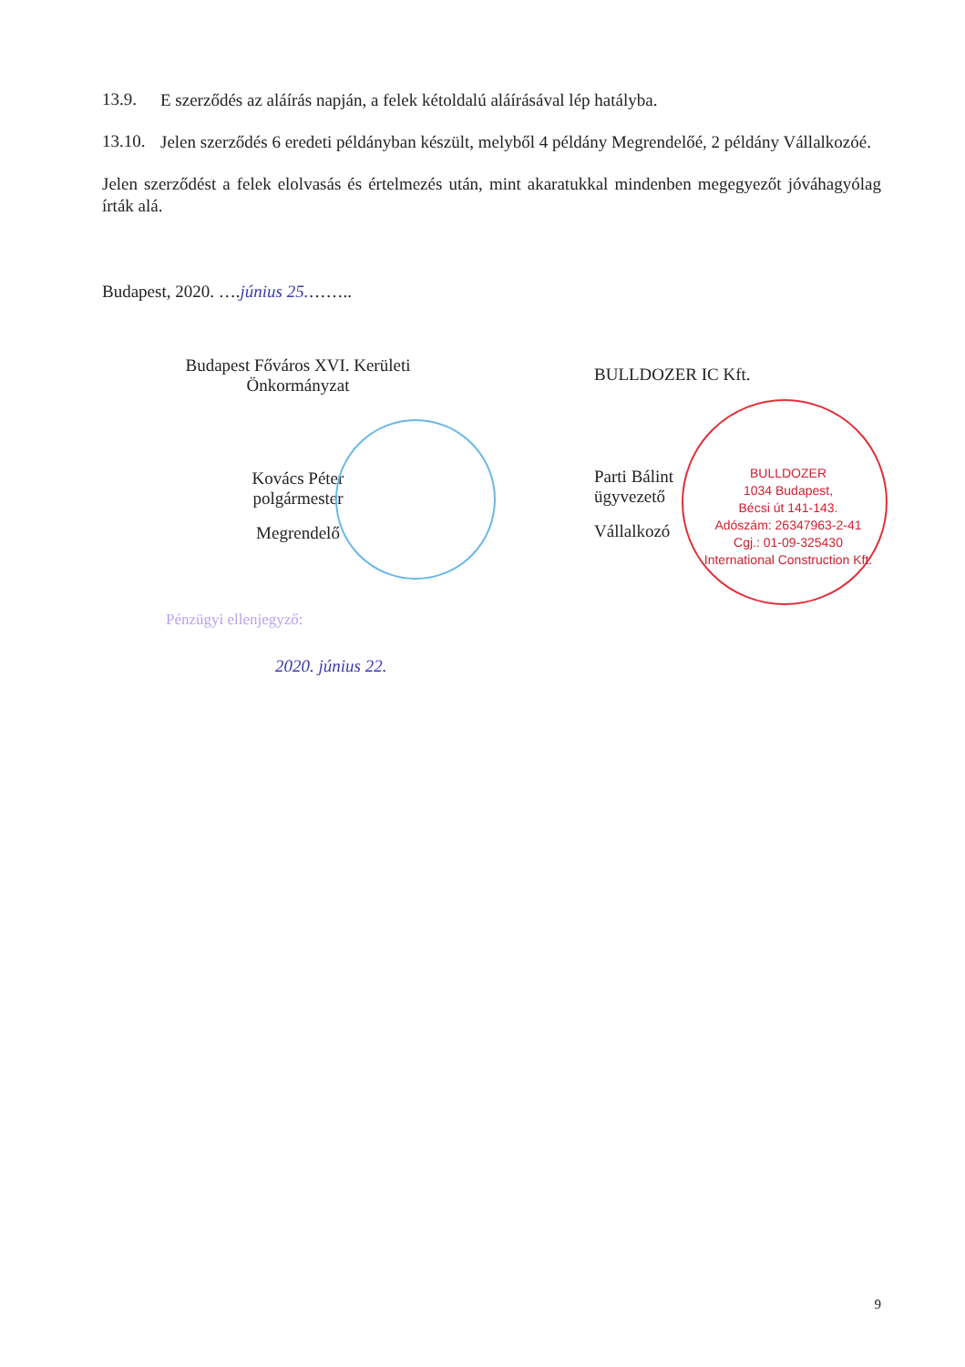BULLDOZER
1034 Budapest,
Bécsi út 141-143.
Adószám: 26347963-2-41
Cgj.: 01-09-325430
International Construction Kft.
13.9.
E szerződés az aláírás napján, a felek kétoldalú aláírásával lép hatályba.
13.10.
Jelen szerződés 6 eredeti példányban készült, melyből 4 példány Megrendelőé, 2 példány Vállalkozóé.
Jelen szerződést a felek elolvasás és értelmezés után, mint akaratukkal mindenben megegyezőt jóváhagyólag írták alá.
Budapest, 2020. ….június 25.……..
Budapest Főváros XVI. Kerületi
Önkormányzat
Kovács Péter
polgármester
Megrendelő
BULLDOZER IC Kft.
Parti Bálint
ügyvezető
Vállalkozó
Pénzügyi ellenjegyző:
2020. június 22.
9